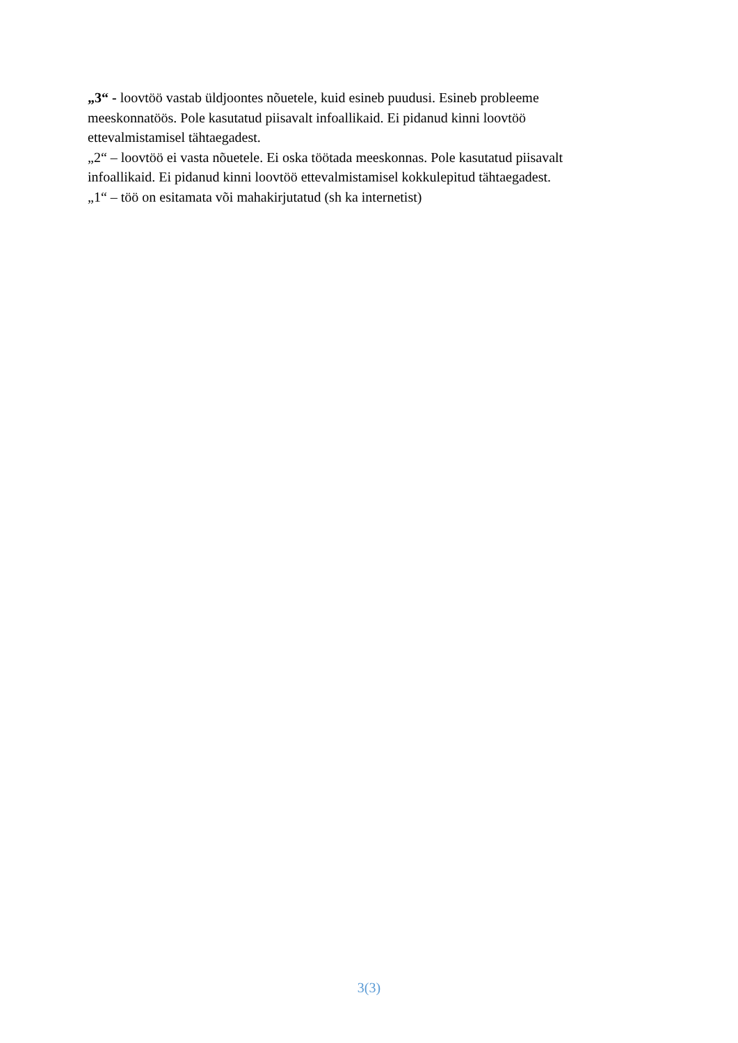„3“ - loovtöö vastab üldjoontes nõuetele, kuid esineb puudusi. Esineb probleeme meeskonnatöös. Pole kasutatud piisavalt infoallikaid. Ei pidanud kinni loovtöö ettevalmistamisel tähtaegadest.
„2“ – loovtöö ei vasta nõuetele. Ei oska töötada meeskonnas. Pole kasutatud piisavalt infoallikaid. Ei pidanud kinni loovtöö ettevalmistamisel kokkulepitud tähtaegadest.
„1“ – töö on esitamata või mahakirjutatud (sh ka internetist)
3(3)